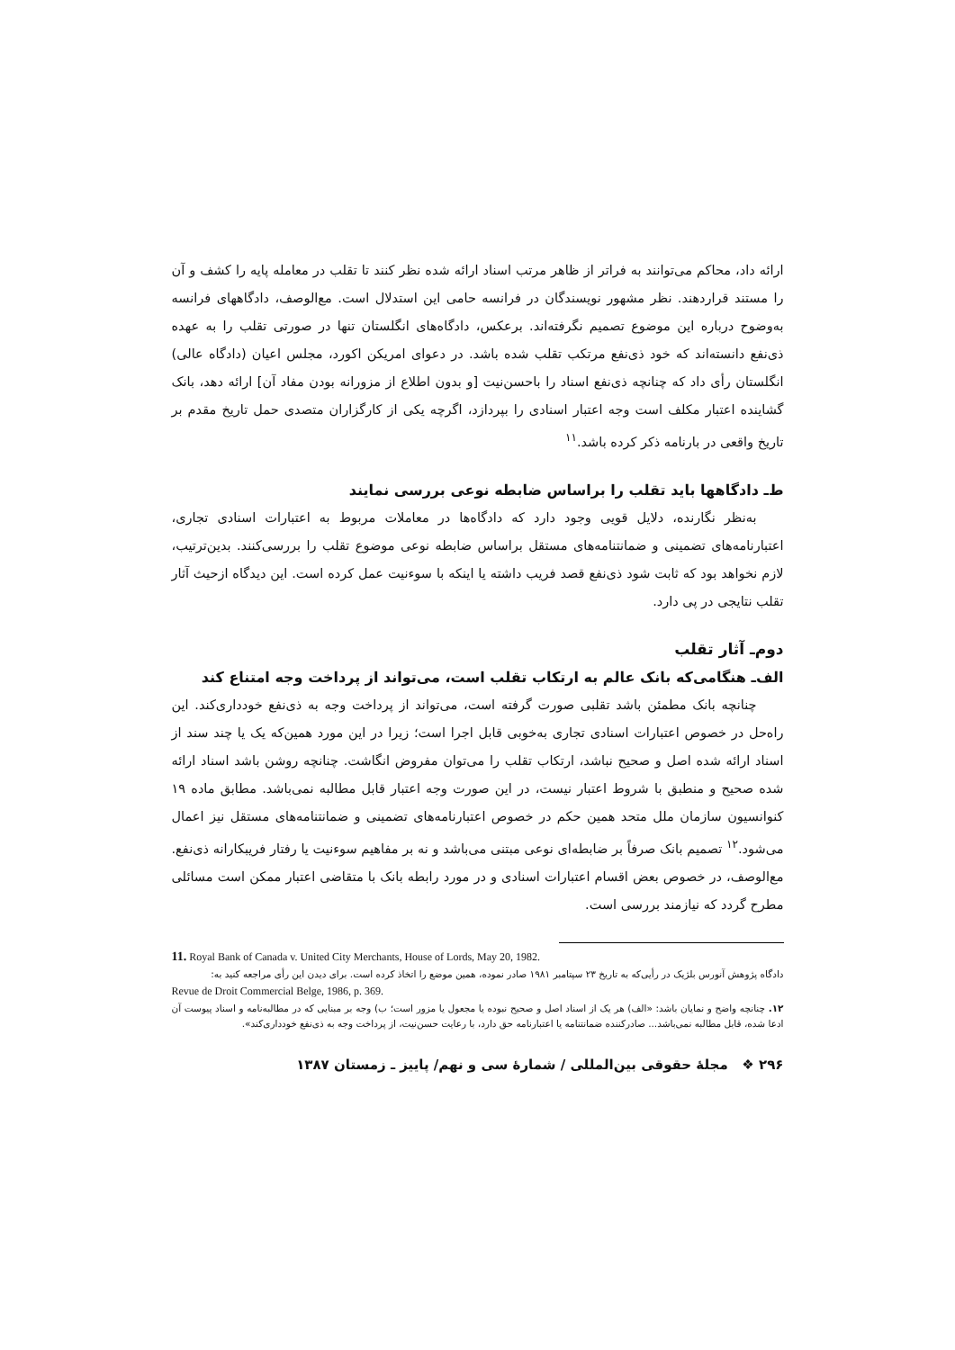ارائه داد، محاکم می‌توانند به فراتر از ظاهر مرتب اسناد ارائه شده نظر کنند تا تقلب در معامله پایه را کشف و آن را مستند قراردهند. نظر مشهور نویسندگان در فرانسه حامی این استدلال است. مع‌الوصف، دادگاههای فرانسه به‌وضوح درباره این موضوع تصمیم نگرفته‌اند. برعکس، دادگاه‌های انگلستان تنها در صورتی تقلب را به عهده ذی‌نفع دانسته‌اند که خود ذی‌نفع مرتکب تقلب شده باشد. در دعوای امریکن اکورد، مجلس اعیان (دادگاه عالی) انگلستان رأی داد که چنانچه ذی‌نفع اسناد را باحسن‌نیت [و بدون اطلاع از مزورانه بودن مفاد آن] ارائه دهد، بانک گشاینده اعتبار مکلف است وجه اعتبار اسنادی را بپردازد، اگرچه یکی از کارگزاران متصدی حمل تاریخ مقدم بر تاریخ واقعی در بارنامه ذکر کرده باشد.<sup>۱۱</sup>
ط‌ـ دادگاهها باید تقلب را براساس ضابطه نوعی بررسی نمایند
به‌نظر نگارنده، دلایل قویی وجود دارد که دادگاه‌ها در معاملات مربوط به اعتبارات اسنادی تجاری، اعتبارنامه‌های تضمینی و ضمانتنامه‌های مستقل براساس ضابطه نوعی موضوع تقلب را بررسی‌کنند. بدین‌ترتیب، لازم نخواهد بود که ثابت شود ذی‌نفع قصد فریب داشته یا اینکه با سوءنیت عمل کرده است. این دیدگاه ازحیث آثار تقلب نتایجی در پی دارد.
دوم‌ـ آثار تقلب
الف‌ـ هنگامی‌که بانک عالم به ارتکاب تقلب است، می‌تواند از پرداخت وجه امتناع کند
چنانچه بانک مطمئن باشد تقلبی صورت گرفته است، می‌تواند از پرداخت وجه به ذی‌نفع خودداری‌کند. این راه‌حل در خصوص اعتبارات اسنادی تجاری به‌خوبی قابل اجرا است؛ زیرا در این مورد همین‌که یک یا چند سند از اسناد ارائه شده اصل و صحیح نباشد، ارتکاب تقلب را می‌توان مفروض انگاشت. چنانچه روشن باشد اسناد ارائه شده صحیح و منطبق با شروط اعتبار نیست، در این صورت وجه اعتبار قابل مطالبه نمی‌باشد. مطابق ماده ۱۹ کنوانسیون سازمان ملل متحد همین حکم در خصوص اعتبارنامه‌های تضمینی و ضمانتنامه‌های مستقل نیز اعمال می‌شود.<sup>۱۲</sup> تصمیم بانک صرفاً بر ضابطه‌ای نوعی مبتنی می‌باشد و نه بر مفاهیم سوءنیت یا رفتار فریبکارانه ذی‌نفع. مع‌الوصف، در خصوص بعض اقسام اعتبارات اسنادی و در مورد رابطه بانک با متقاضی اعتبار ممکن است مسائلی مطرح گردد که نیازمند بررسی است.
11. Royal Bank of Canada v. United City Merchants, House of Lords, May 20, 1982.
دادگاه پژوهش آنورس بلژیک در رأیی‌که به تاریخ ۲۳ سپتامبر ۱۹۸۱ صادر نموده، همین موضع را اتخاذ کرده است. برای دیدن این رأی مراجعه کنید به:
Revue de Droit Commercial Belge, 1986, p. 369.
۱۲. چنانچه واضح و نمایان باشد: «الف) هر یک از اسناد اصل و صحیح نبوده یا مجعول یا مزور است؛ ب) وجه بر مبنایی که در مطالبه‌نامه و اسناد پیوست آن ادعا شده، قابل مطالبه نمی‌باشد... صادرکننده ضمانتنامه یا اعتبارنامه حق دارد، با رعایت حسن‌نیت، از پرداخت وجه به ذی‌نفع خودداری‌کند».
۲۹۶ ❖ مجلهٔ حقوقی بین‌المللی / شمارهٔ سی و نهم/ پاییز ـ زمستان ۱۳۸۷